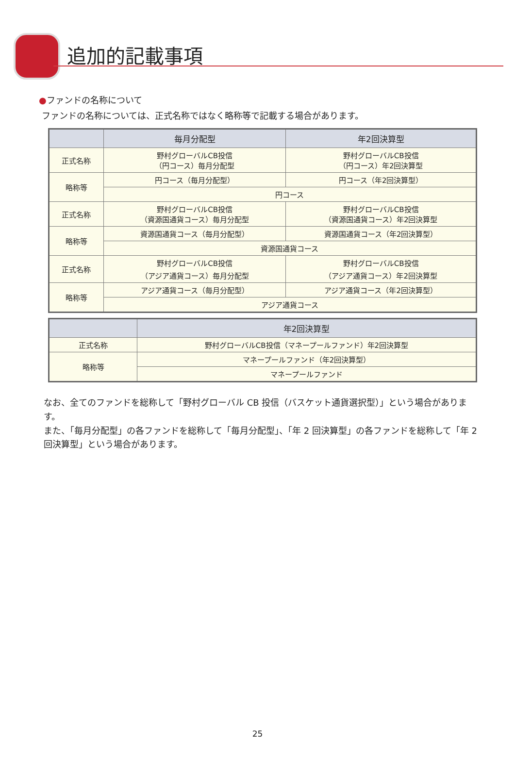追加的記載事項
●ファンドの名称について
ファンドの名称については、正式名称ではなく略称等で記載する場合があります。
| | 毎月分配型 | 年2回決算型 |
| --- | --- | --- |
| 正式名称 | 野村グローバルCB投信 （円コース）毎月分配型 | 野村グローバルCB投信 （円コース）年2回決算型 |
| 略称等 | 円コース（毎月分配型） | 円コース（年2回決算型） |
| | 円コース | |
| 正式名称 | 野村グローバルCB投信 （資源国通貨コース）毎月分配型 | 野村グローバルCB投信 （資源国通貨コース）年2回決算型 |
| 略称等 | 資源国通貨コース（毎月分配型） | 資源国通貨コース（年2回決算型） |
| | 資源国通貨コース | |
| 正式名称 | 野村グローバルCB投信 （アジア通貨コース）毎月分配型 | 野村グローバルCB投信 （アジア通貨コース）年2回決算型 |
| 略称等 | アジア通貨コース（毎月分配型） | アジア通貨コース（年2回決算型） |
| | アジア通貨コース | |
| | 年2回決算型 |
| --- | --- |
| 正式名称 | 野村グローバルCB投信（マネープールファンド）年2回決算型 |
| 略称等 | マネープールファンド（年2回決算型） |
| | マネープールファンド |
なお、全てのファンドを総称して「野村グローバル CB 投信（バスケット通貨選択型）」という場合があります。
また、「毎月分配型」の各ファンドを総称して「毎月分配型」、「年 2 回決算型」の各ファンドを総称して「年 2 回決算型」という場合があります。
25